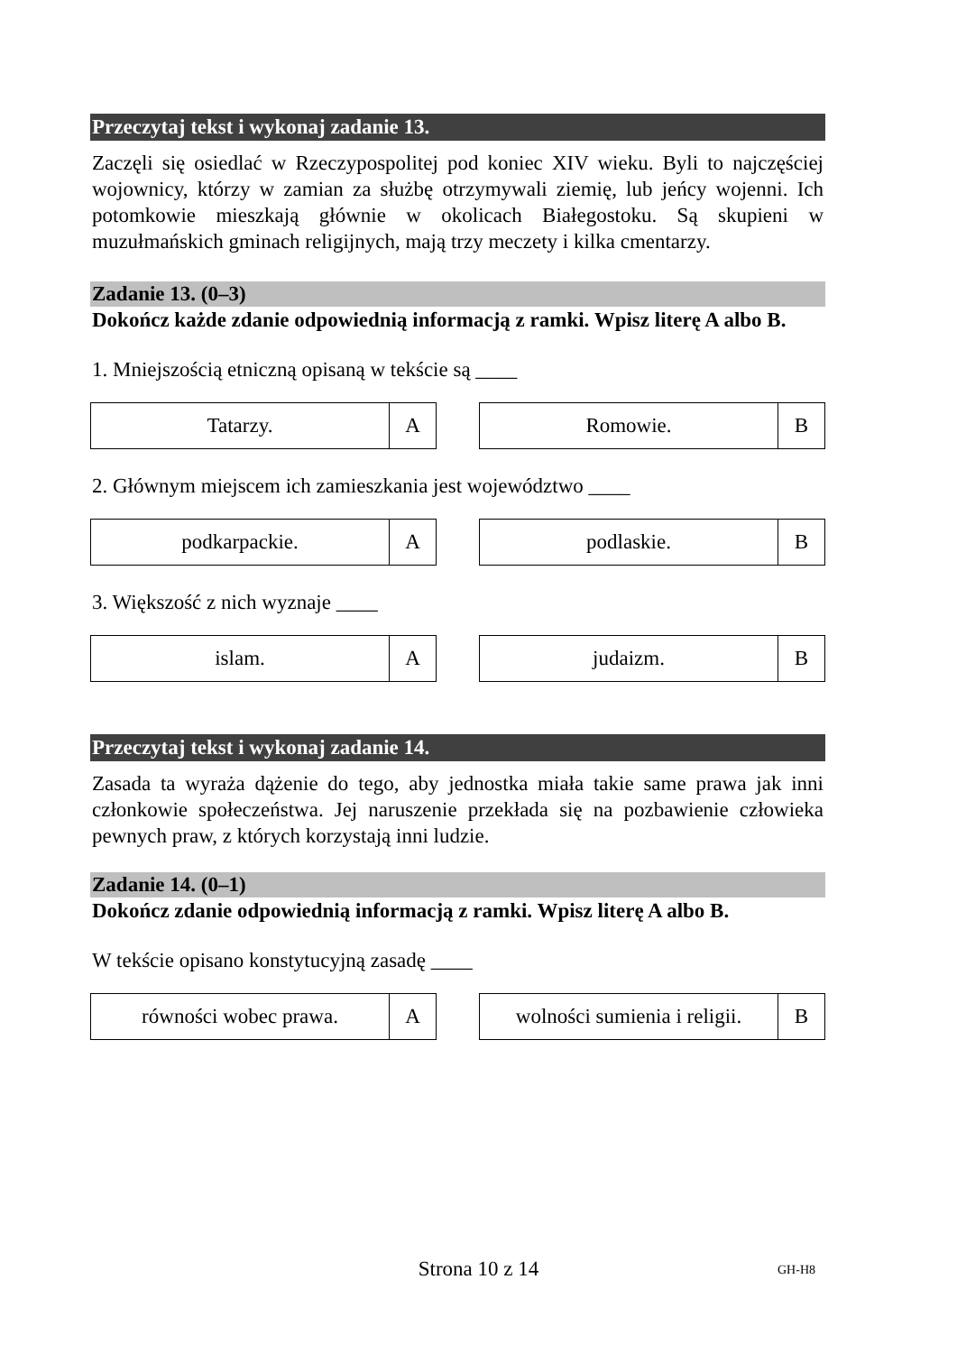Przeczytaj tekst i wykonaj zadanie 13.
Zaczęli się osiedlać w Rzeczypospolitej pod koniec XIV wieku. Byli to najczęściej wojownicy, którzy w zamian za służbę otrzymywali ziemię, lub jeńcy wojenni. Ich potomkowie mieszkają głównie w okolicach Białegostoku. Są skupieni w muzułmańskich gminach religijnych, mają trzy meczety i kilka cmentarzy.
Zadanie 13. (0–3)
Dokończ każde zdanie odpowiednią informacją z ramki. Wpisz literę A albo B.
1. Mniejszością etniczną opisaną w tekście są ____
| Tatarzy. | A |
| Romowie. | B |
2. Głównym miejscem ich zamieszkania jest województwo ____
| podkarpackie. | A |
| podlaskie. | B |
3. Większość z nich wyznaje ____
| islam. | A |
| judaizm. | B |
Przeczytaj tekst i wykonaj zadanie 14.
Zasada ta wyraża dążenie do tego, aby jednostka miała takie same prawa jak inni członkowie społeczeństwa. Jej naruszenie przekłada się na pozbawienie człowieka pewnych praw, z których korzystają inni ludzie.
Zadanie 14. (0–1)
Dokończ zdanie odpowiednią informacją z ramki. Wpisz literę A albo B.
W tekście opisano konstytucyjną zasadę ____
| równości wobec prawa. | A |
| wolności sumienia i religii. | B |
Strona 10 z 14 GH-H8